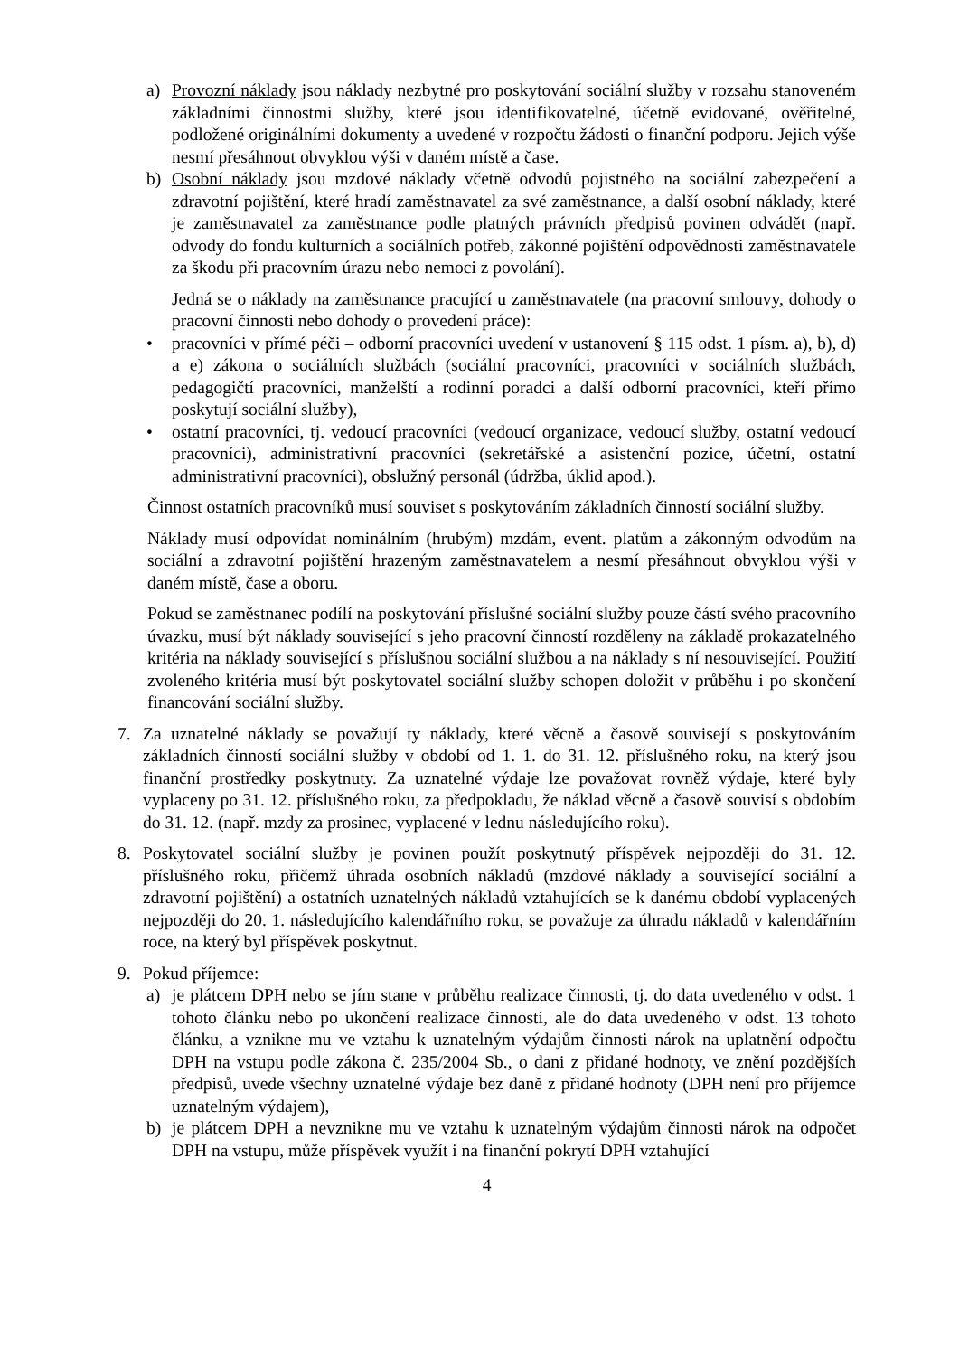a) Provozní náklady jsou náklady nezbytné pro poskytování sociální služby v rozsahu stanoveném základními činnostmi služby, které jsou identifikovatelné, účetně evidované, ověřitelné, podložené originálními dokumenty a uvedené v rozpočtu žádosti o finanční podporu. Jejich výše nesmí přesáhnout obvyklou výši v daném místě a čase.
b) Osobní náklady jsou mzdové náklady včetně odvodů pojistného na sociální zabezpečení a zdravotní pojištění, které hradí zaměstnavatel za své zaměstnance, a další osobní náklady, které je zaměstnavatel za zaměstnance podle platných právních předpisů povinen odvádět (např. odvody do fondu kulturních a sociálních potřeb, zákonné pojištění odpovědnosti zaměstnavatele za škodu při pracovním úrazu nebo nemoci z povolání).
Jedná se o náklady na zaměstnance pracující u zaměstnavatele (na pracovní smlouvy, dohody o pracovní činnosti nebo dohody o provedení práce):
• pracovníci v přímé péči – odborní pracovníci uvedení v ustanovení § 115 odst. 1 písm. a), b), d) a e) zákona o sociálních službách (sociální pracovníci, pracovníci v sociálních službách, pedagogičtí pracovníci, manželští a rodinní poradci a další odborní pracovníci, kteří přímo poskytují sociální služby),
• ostatní pracovníci, tj. vedoucí pracovníci (vedoucí organizace, vedoucí služby, ostatní vedoucí pracovníci), administrativní pracovníci (sekretářské a asistenční pozice, účetní, ostatní administrativní pracovníci), obslužný personál (údržba, úklid apod.).
Činnost ostatních pracovníků musí souviset s poskytováním základních činností sociální služby.
Náklady musí odpovídat nominálním (hrubým) mzdám, event. platům a zákonným odvodům na sociální a zdravotní pojištění hrazeným zaměstnavatelem a nesmí přesáhnout obvyklou výši v daném místě, čase a oboru.
Pokud se zaměstnanec podílí na poskytování příslušné sociální služby pouze částí svého pracovního úvazku, musí být náklady související s jeho pracovní činností rozděleny na základě prokazatelného kritéria na náklady související s příslušnou sociální službou a na náklady s ní nesouvisející. Použití zvoleného kritéria musí být poskytovatel sociální služby schopen doložit v průběhu i po skončení financování sociální služby.
7. Za uznatelné náklady se považují ty náklady, které věcně a časově souvisejí s poskytováním základních činností sociální služby v období od 1. 1. do 31. 12. příslušného roku, na který jsou finanční prostředky poskytnuty. Za uznatelné výdaje lze považovat rovněž výdaje, které byly vyplaceny po 31. 12. příslušného roku, za předpokladu, že náklad věcně a časově souvisí s obdobím do 31. 12. (např. mzdy za prosinec, vyplacené v lednu následujícího roku).
8. Poskytovatel sociální služby je povinen použít poskytnutý příspěvek nejpozději do 31. 12. příslušného roku, přičemž úhrada osobních nákladů (mzdové náklady a související sociální a zdravotní pojištění) a ostatních uznatelných nákladů vztahujících se k danému období vyplacených nejpozději do 20. 1. následujícího kalendářního roku, se považuje za úhradu nákladů v kalendářním roce, na který byl příspěvek poskytnut.
9. Pokud příjemce:
a) je plátcem DPH nebo se jím stane v průběhu realizace činnosti, tj. do data uvedeného v odst. 1 tohoto článku nebo po ukončení realizace činnosti, ale do data uvedeného v odst. 13 tohoto článku, a vznikne mu ve vztahu k uznatelným výdajům činnosti nárok na uplatnění odpočtu DPH na vstupu podle zákona č. 235/2004 Sb., o dani z přidané hodnoty, ve znění pozdějších předpisů, uvede všechny uznatelné výdaje bez daně z přidané hodnoty (DPH není pro příjemce uznatelným výdajem),
b) je plátcem DPH a nevznikne mu ve vztahu k uznatelným výdajům činnosti nárok na odpočet DPH na vstupu, může příspěvek využít i na finanční pokrytí DPH vztahující
4